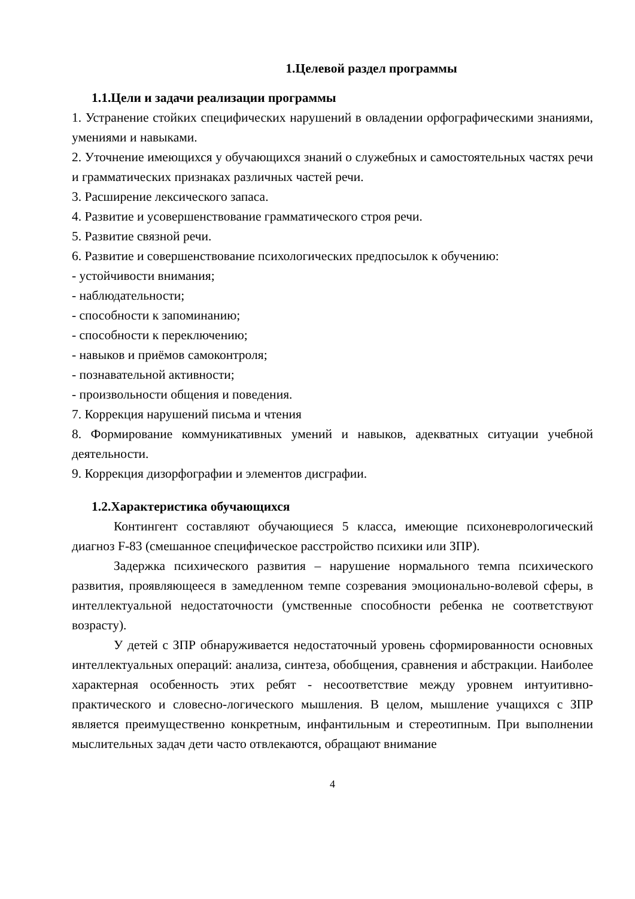1.Целевой раздел программы
1.1.Цели и задачи реализации программы
1. Устранение стойких специфических нарушений в овладении орфографическими знаниями, умениями и навыками.
2. Уточнение имеющихся у обучающихся знаний о служебных и самостоятельных частях речи и грамматических признаках различных частей речи.
3. Расширение лексического запаса.
4. Развитие и усовершенствование грамматического строя речи.
5. Развитие связной речи.
6. Развитие и совершенствование психологических предпосылок к обучению:
- устойчивости внимания;
- наблюдательности;
- способности к запоминанию;
- способности к переключению;
- навыков и приёмов самоконтроля;
- познавательной активности;
- произвольности общения и поведения.
7. Коррекция нарушений письма и чтения
8. Формирование коммуникативных умений и навыков, адекватных ситуации учебной деятельности.
9. Коррекция дизорфографии и элементов дисграфии.
1.2.Характеристика обучающихся
Контингент составляют обучающиеся 5 класса, имеющие психоневрологический диагноз F-83 (смешанное специфическое расстройство психики или ЗПР).
Задержка психического развития – нарушение нормального темпа психического развития, проявляющееся в замедленном темпе созревания эмоционально-волевой сферы, в интеллектуальной недостаточности (умственные способности ребенка не соответствуют возрасту).
У детей с ЗПР обнаруживается недостаточный уровень сформированности основных интеллектуальных операций: анализа, синтеза, обобщения, сравнения и абстракции. Наиболее характерная особенность этих ребят - несоответствие между уровнем интуитивно-практического и словесно-логического мышления. В целом, мышление учащихся с ЗПР является преимущественно конкретным, инфантильным и стереотипным. При выполнении мыслительных задач дети часто отвлекаются, обращают внимание
4